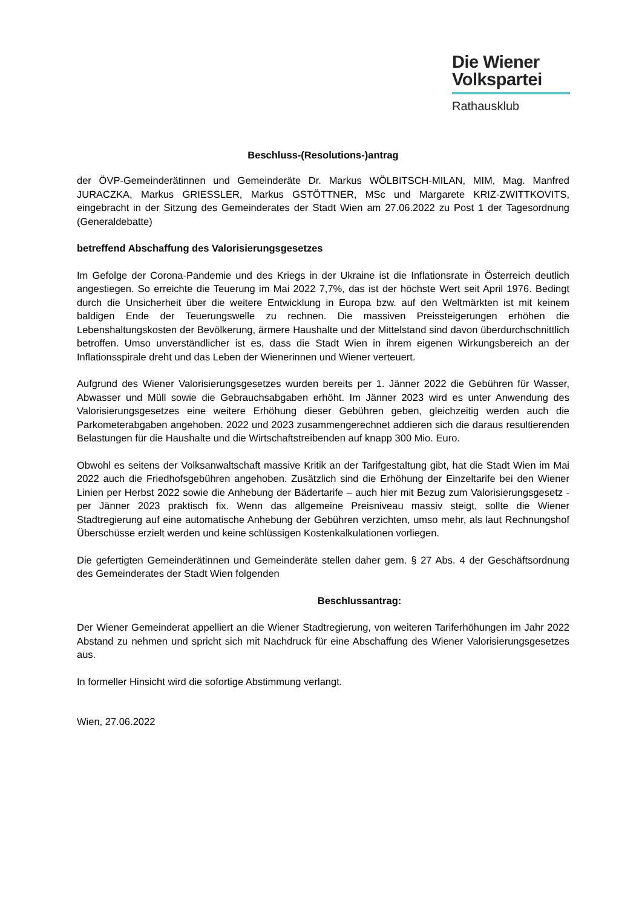Die Wiener
Volkspartei
Rathausklub
Beschluss-(Resolutions-)antrag
der ÖVP-Gemeinderätinnen und Gemeinderäte Dr. Markus WÖLBITSCH-MILAN, MIM, Mag. Manfred JURACZKA, Markus GRIESSLER, Markus GSTÖTTNER, MSc und Margarete KRIZ-ZWITTKOVITS, eingebracht in der Sitzung des Gemeinderates der Stadt Wien am 27.06.2022 zu Post 1 der Tagesordnung (Generaldebatte)
betreffend Abschaffung des Valorisierungsgesetzes
Im Gefolge der Corona-Pandemie und des Kriegs in der Ukraine ist die Inflationsrate in Österreich deutlich angestiegen. So erreichte die Teuerung im Mai 2022 7,7%, das ist der höchste Wert seit April 1976. Bedingt durch die Unsicherheit über die weitere Entwicklung in Europa bzw. auf den Weltmärkten ist mit keinem baldigen Ende der Teuerungswelle zu rechnen. Die massiven Preissteigerungen erhöhen die Lebenshaltungskosten der Bevölkerung, ärmere Haushalte und der Mittelstand sind davon überdurchschnittlich betroffen. Umso unverständlicher ist es, dass die Stadt Wien in ihrem eigenen Wirkungsbereich an der Inflationsspirale dreht und das Leben der Wienerinnen und Wiener verteuert.
Aufgrund des Wiener Valorisierungsgesetzes wurden bereits per 1. Jänner 2022 die Gebühren für Wasser, Abwasser und Müll sowie die Gebrauchsabgaben erhöht. Im Jänner 2023 wird es unter Anwendung des Valorisierungsgesetzes eine weitere Erhöhung dieser Gebühren geben, gleichzeitig werden auch die Parkometerabgaben angehoben. 2022 und 2023 zusammengerechnet addieren sich die daraus resultierenden Belastungen für die Haushalte und die Wirtschaftstreibenden auf knapp 300 Mio. Euro.
Obwohl es seitens der Volksanwaltschaft massive Kritik an der Tarifgestaltung gibt, hat die Stadt Wien im Mai 2022 auch die Friedhofsgebühren angehoben. Zusätzlich sind die Erhöhung der Einzeltarife bei den Wiener Linien per Herbst 2022 sowie die Anhebung der Bädertarife – auch hier mit Bezug zum Valorisierungsgesetz - per Jänner 2023 praktisch fix. Wenn das allgemeine Preisniveau massiv steigt, sollte die Wiener Stadtregierung auf eine automatische Anhebung der Gebühren verzichten, umso mehr, als laut Rechnungshof Überschüsse erzielt werden und keine schlüssigen Kostenkalkulationen vorliegen.
Die gefertigten Gemeinderätinnen und Gemeinderäte stellen daher gem. § 27 Abs. 4 der Geschäftsordnung des Gemeinderates der Stadt Wien folgenden
Beschlussantrag:
Der Wiener Gemeinderat appelliert an die Wiener Stadtregierung, von weiteren Tariferhöhungen im Jahr 2022 Abstand zu nehmen und spricht sich mit Nachdruck für eine Abschaffung des Wiener Valorisierungsgesetzes aus.
In formeller Hinsicht wird die sofortige Abstimmung verlangt.
Wien, 27.06.2022